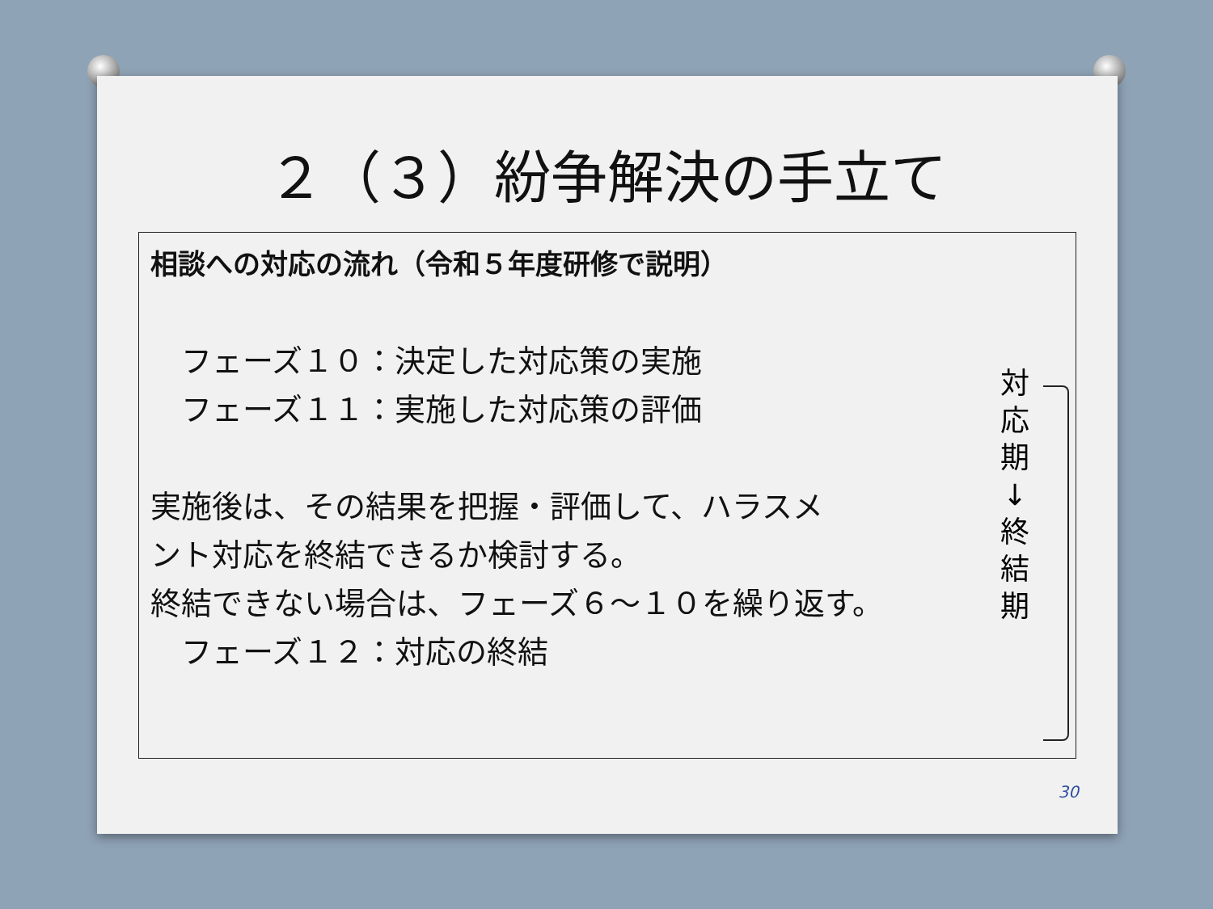２（３）紛争解決の手立て
相談への対応の流れ（令和５年度研修で説明）
　フェーズ１０：決定した対応策の実施
　フェーズ１１：実施した対応策の評価
実施後は、その結果を把握・評価して、ハラスメ
ント対応を終結できるか検討する。
終結できない場合は、フェーズ６～１０を繰り返す。
　フェーズ１２：対応の終結
対
応
期
↓
終
結
期
30